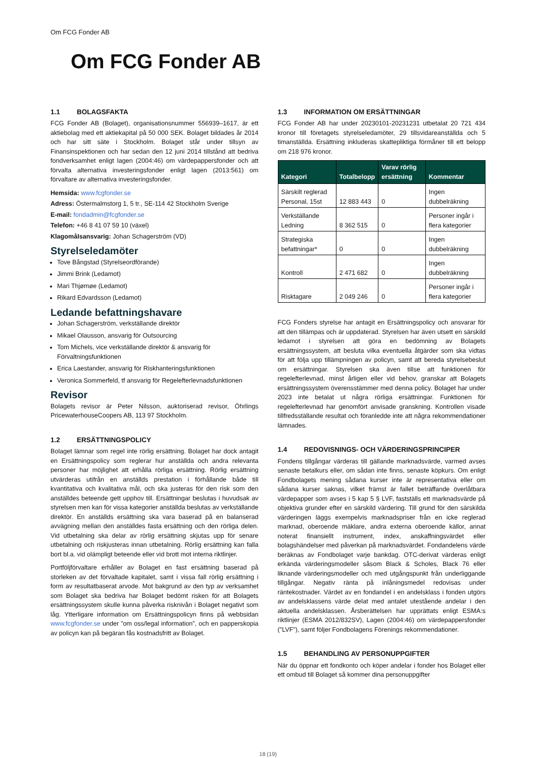Om FCG Fonder AB
Om FCG Fonder AB
1.1 BOLAGSFAKTA
FCG Fonder AB (Bolaget), organisationsnummer 556939–1617, är ett aktiebolag med ett aktiekapital på 50 000 SEK. Bolaget bildades år 2014 och har sitt säte i Stockholm. Bolaget står under tillsyn av Finansinspektionen och har sedan den 12 juni 2014 tillstånd att bedriva fondverksamhet enligt lagen (2004:46) om värdepappersfonder och att förvalta alternativa investeringsfonder enligt lagen (2013:561) om förvaltare av alternativa investeringsfonder.
Hemsida: www.fcgfonder.se
Adress: Östermalmstorg 1, 5 tr., SE-114 42 Stockholm Sverige
E-mail: fondadmin@fcgfonder.se
Telefon: +46 8 41 07 59 10 (växel)
Klagomålsansvarig: Johan Schagerström (VD)
Styrelseledamöter
Tove Bångstad (Styrelseordförande)
Jimmi Brink (Ledamot)
Mari Thjømøe (Ledamot)
Rikard Edvardsson (Ledamot)
Ledande befattningshavare
Johan Schagerström, verkställande direktör
Mikael Olausson, ansvarig för Outsourcing
Tom Michels, vice verkställande direktör & ansvarig för Förvaltningsfunktionen
Erica Laestander, ansvarig för Riskhanteringsfunktionen
Veronica Sommerfeld, tf ansvarig för Regelefterlevnadsfunktionen
Revisor
Bolagets revisor är Peter Nilsson, auktoriserad revisor, Öhrlings PricewaterhouseCoopers AB, 113 97 Stockholm.
1.2 ERSÄTTNINGSPOLICY
Bolaget lämnar som regel inte rörlig ersättning. Bolaget har dock antagit en Ersättningspolicy som reglerar hur anställda och andra relevanta personer har möjlighet att erhålla rörliga ersättning. Rörlig ersättning utvärderas utifrån en anställds prestation i förhållande både till kvantitativa och kvalitativa mål, och ska justeras för den risk som den anställdes beteende gett upphov till. Ersättningar beslutas i huvudsak av styrelsen men kan för vissa kategorier anställda beslutas av verkställande direktör. En anställds ersättning ska vara baserad på en balanserad avvägning mellan den anställdes fasta ersättning och den rörliga delen. Vid utbetalning ska delar av rörlig ersättning skjutas upp för senare utbetalning och riskjusteras innan utbetalning. Rörlig ersättning kan falla bort bl.a. vid olämpligt beteende eller vid brott mot interna riktlinjer.
Portföljförvaltare erhåller av Bolaget en fast ersättning baserad på storleken av det förvaltade kapitalet, samt i vissa fall rörlig ersättning i form av resultatbaserat arvode. Mot bakgrund av den typ av verksamhet som Bolaget ska bedriva har Bolaget bedömt risken för att Bolagets ersättningssystem skulle kunna påverka risknivån i Bolaget negativt som låg. Ytterligare information om Ersättningspolicyn finns på webbsidan www.fcgfonder.se under ”om oss/legal information”, och en papperskopia av policyn kan på begäran fås kostnadsfritt av Bolaget.
1.3 INFORMATION OM ERSÄTTNINGAR
FCG Fonder AB har under 20230101-20231231 utbetalat 20 721 434 kronor till företagets styrelseledamöter, 29 tillsvidareanställda och 5 timanställda. Ersättning inkluderas skattepliktiga förmåner till ett belopp om 218 976 kronor.
| Kategori | Totalbelopp | Varav rörlig ersättning | Kommentar |
| --- | --- | --- | --- |
| Särskilt reglerad Personal, 15st | 12 883 443 | 0 | Ingen dubbelräkning |
| Verkställande Ledning | 8 362 515 | 0 | Personer ingår i flera kategorier |
| Strategiska befattningar* | 0 | 0 | Ingen dubbelräkning |
| Kontroll | 2 471 682 | 0 | Ingen dubbelräkning |
| Risktagare | 2 049 246 | 0 | Personer ingår i flera kategorier |
FCG Fonders styrelse har antagit en Ersättningspolicy och ansvarar för att den tillämpas och är uppdaterad. Styrelsen har även utsett en särskild ledamot i styrelsen att göra en bedömning av Bolagets ersättningssystem, att besluta vilka eventuella åtgärder som ska vidtas för att följa upp tillämpningen av policyn, samt att bereda styrelsebeslut om ersättningar. Styrelsen ska även tillse att funktionen för regelefterlevnad, minst årligen eller vid behov, granskar att Bolagets ersättningssystem överensstämmer med denna policy. Bolaget har under 2023 inte betalat ut några rörliga ersättningar. Funktionen för regelefterlevnad har genomfört anvisade granskning. Kontrollen visade tillfredsställande resultat och föranledde inte att några rekommendationer lämnades.
1.4 REDOVISNINGS- OCH VÄRDERINGSPRINCIPER
Fondens tillgångar värderas till gällande marknadsvärde, varmed avses senaste betalkurs eller, om sådan inte finns, senaste köpkurs. Om enligt Fondbolagets mening sådana kurser inte är representativa eller om sådana kurser saknas, vilket främst är fallet beträffande överlåtbara värdepapper som avses i 5 kap 5 § LVF, fastställs ett marknadsvärde på objektiva grunder efter en särskild värdering. Till grund för den särskilda värderingen läggs exempelvis marknadspriser från en icke reglerad marknad, oberoende mäklare, andra externa oberoende källor, annat noterat finansiellt instrument, index, anskaffningsvärdet eller bolagshändelser med påverkan på marknadsvärdet. Fondandelens värde beräknas av Fondbolaget varje bankdag. OTC-derivat värderas enligt erkända värderingsmodeller såsom Black & Scholes, Black 76 eller liknande värderingsmodeller och med utgångspunkt från underliggande tillgångar. Negativ ränta på inlåningsmedel redovisas under räntekostnader. Värdet av en fondandel i en andelsklass i fonden utgörs av andelsklassens värde delat med antalet utestående andelar i den aktuella andelsklassen. Årsberättelsen har upprättats enligt ESMA:s riktlinjer (ESMA 2012/832SV), Lagen (2004:46) om värdepappersfonder ("LVF"), samt följer Fondbolagens Förenings rekommendationer.
1.5 BEHANDLING AV PERSONUPPGIFTER
När du öppnar ett fondkonto och köper andelar i fonder hos Bolaget eller ett ombud till Bolaget så kommer dina personuppgifter
18 (19)